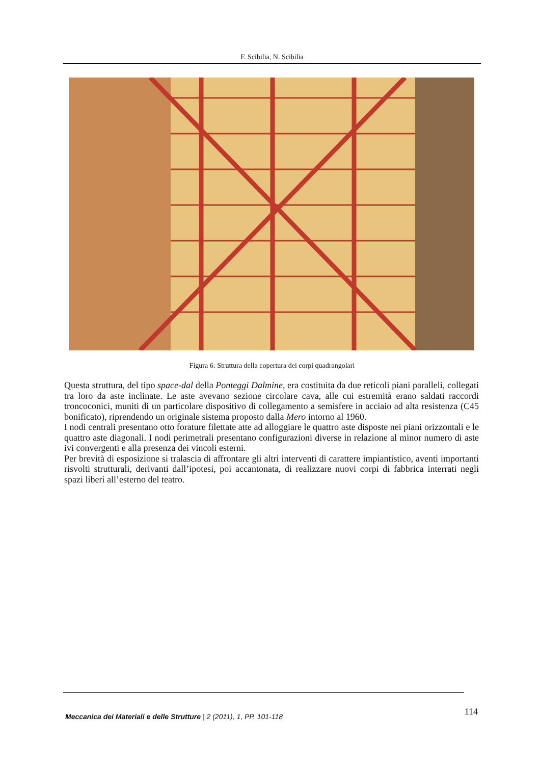F. Scibilia, N. Scibilia
Figura 6: Struttura della copertura dei corpi quadrangolari
Questa struttura, del tipo space-dal della Ponteggi Dalmine, era costituita da due reticoli piani paralleli, collegati tra loro da aste inclinate. Le aste avevano sezione circolare cava, alle cui estremità erano saldati raccordi troncoconici, muniti di un particolare dispositivo di collegamento a semisfere in acciaio ad alta resistenza (C45 bonificato), riprendendo un originale sistema proposto dalla Mero intorno al 1960.
I nodi centrali presentano otto forature filettate atte ad alloggiare le quattro aste disposte nei piani orizzontali e le quattro aste diagonali. I nodi perimetrali presentano configurazioni diverse in relazione al minor numero di aste ivi convergenti e alla presenza dei vincoli esterni.
Per brevità di esposizione si tralascia di affrontare gli altri interventi di carattere impiantistico, aventi importanti risvolti strutturali, derivanti dall’ipotesi, poi accantonata, di realizzare nuovi corpi di fabbrica interrati negli spazi liberi all’esterno del teatro.
Meccanica dei Materiali e delle Strutture | 2 (2011), 1, PP. 101-118 114